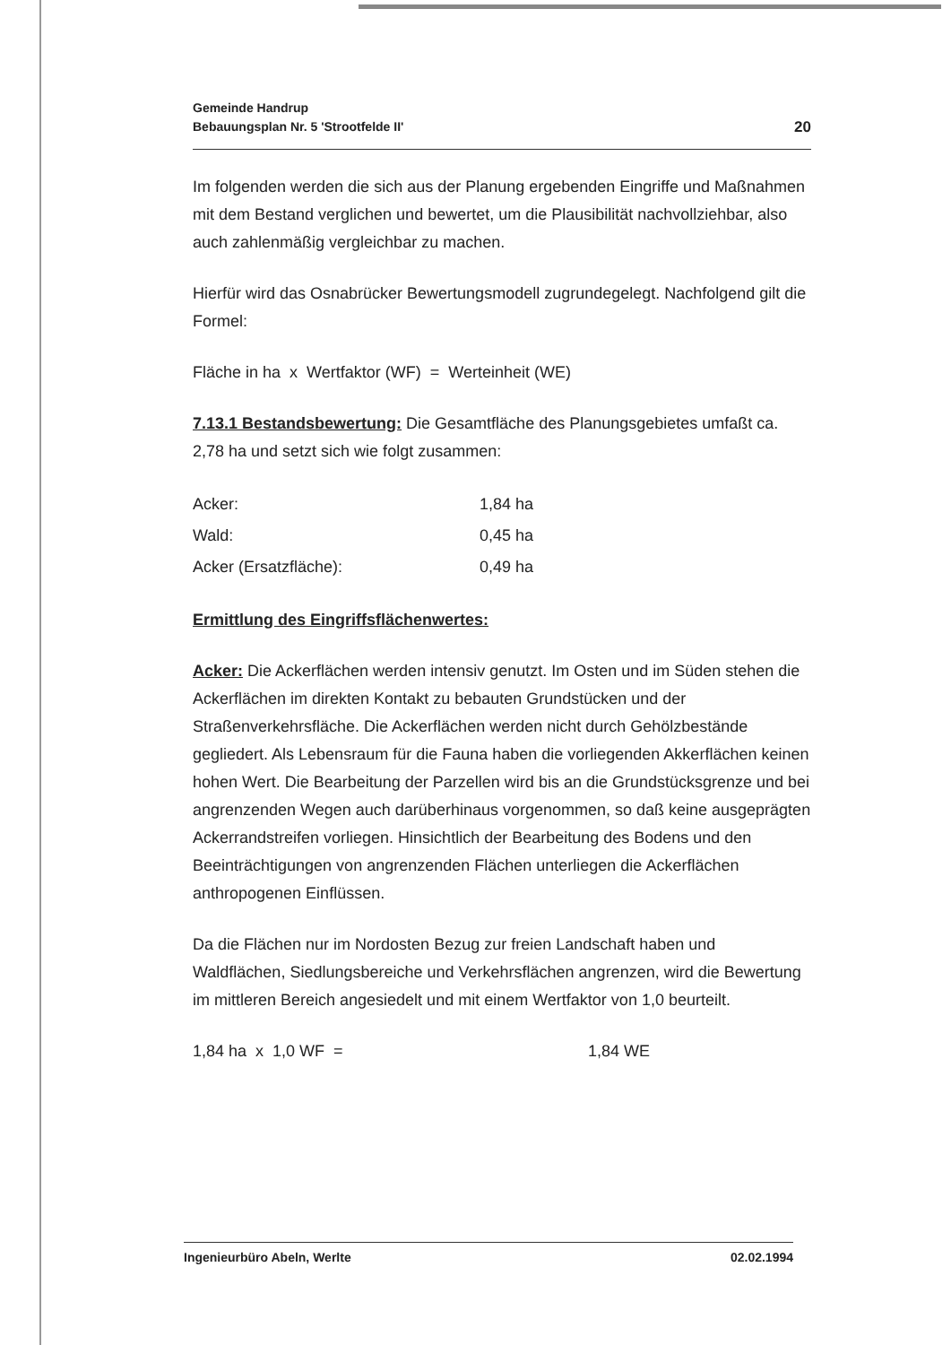Gemeinde Handrup
Bebauungsplan Nr. 5 'Strootfelde II'
20
Im folgenden werden die sich aus der Planung ergebenden Eingriffe und Maßnahmen mit dem Bestand verglichen und bewertet, um die Plausibilität nachvollziehbar, also auch zahlenmäßig vergleichbar zu machen.
Hierfür wird das Osnabrücker Bewertungsmodell zugrundegelegt. Nachfolgend gilt die Formel:
Fläche in ha x Wertfaktor (WF) = Werteinheit (WE)
7.13.1 Bestandsbewertung: Die Gesamtfläche des Planungsgebietes umfaßt ca. 2,78 ha und setzt sich wie folgt zusammen:
| Acker: | 1,84 ha |
| Wald: | 0,45 ha |
| Acker (Ersatzfläche): | 0,49 ha |
Ermittlung des Eingriffsflächenwertes:
Acker: Die Ackerflächen werden intensiv genutzt. Im Osten und im Süden stehen die Ackerflächen im direkten Kontakt zu bebauten Grundstücken und der Straßenverkehrsfläche. Die Ackerflächen werden nicht durch Gehölzbestände gegliedert. Als Lebensraum für die Fauna haben die vorliegenden Akkerflächen keinen hohen Wert. Die Bearbeitung der Parzellen wird bis an die Grundstücksgrenze und bei angrenzenden Wegen auch darüberhinaus vorgenommen, so daß keine ausgeprägten Ackerrandstreifen vorliegen. Hinsichtlich der Bearbeitung des Bodens und den Beeinträchtigungen von angrenzenden Flächen unterliegen die Ackerflächen anthropogenen Einflüssen.
Da die Flächen nur im Nordosten Bezug zur freien Landschaft haben und Waldflächen, Siedlungsbereiche und Verkehrsflächen angrenzen, wird die Bewertung im mittleren Bereich angesiedelt und mit einem Wertfaktor von 1,0 beurteilt.
1,84 ha x 1,0 WF = 1,84 WE
Ingenieurbüro Abeln, Werlte 02.02.1994